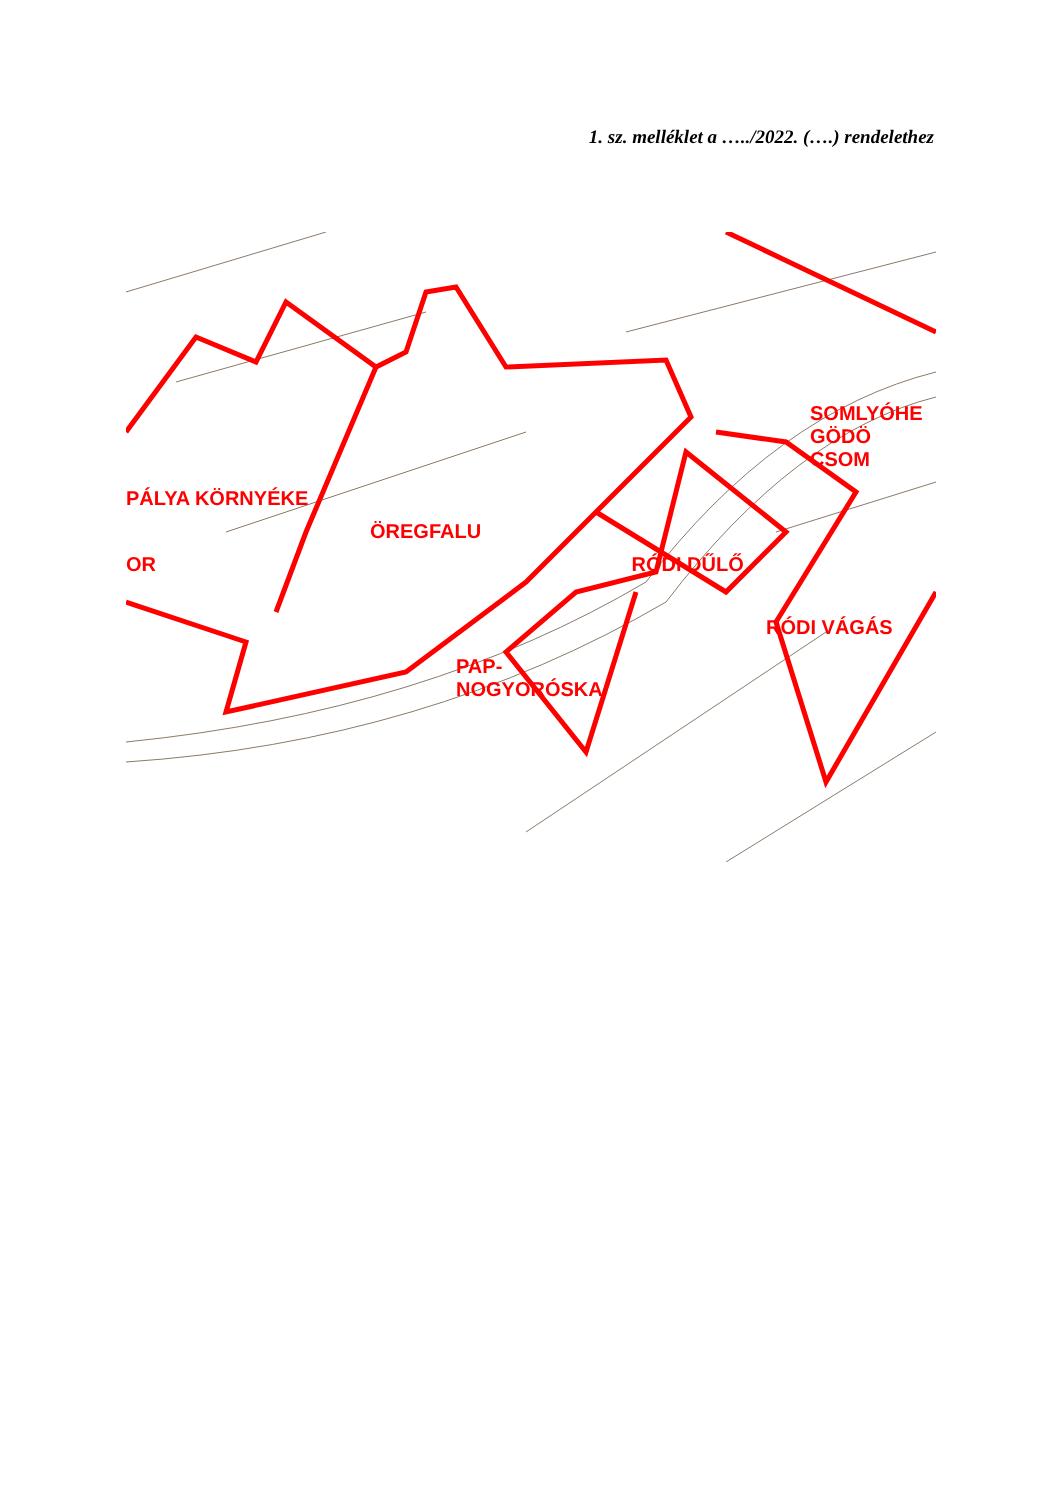1. sz. melléklet a …../2022. (….) rendelethez
SOMLYÓHE GÖDÖ CSOM
PÁLYA KÖRNYÉKE
ÖREGFALU
OR RÓDI DŰLŐ
RÓDI VÁGÁS
PAP-
NOGYORÓSKA